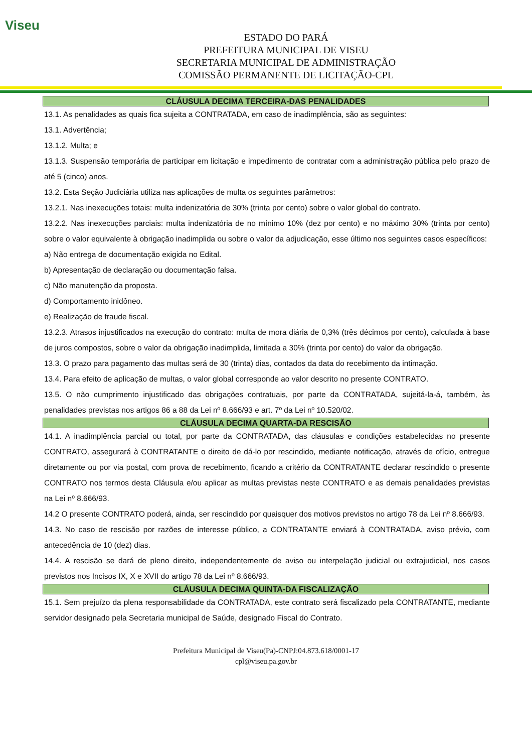Viseu
ESTADO DO PARÁ
PREFEITURA MUNICIPAL DE VISEU
SECRETARIA MUNICIPAL DE ADMINISTRAÇÃO
COMISSÃO PERMANENTE DE LICITAÇÃO-CPL
CLÁUSULA DECIMA TERCEIRA-DAS PENALIDADES
13.1. As penalidades as quais fica sujeita a CONTRATADA, em caso de inadimplência, são as seguintes:
13.1. Advertência;
13.1.2. Multa; e
13.1.3. Suspensão temporária de participar em licitação e impedimento de contratar com a administração pública pelo prazo de até 5 (cinco) anos.
13.2. Esta Seção Judiciária utiliza nas aplicações de multa os seguintes parâmetros:
13.2.1. Nas inexecuções totais: multa indenizatória de 30% (trinta por cento) sobre o valor global do contrato.
13.2.2. Nas inexecuções parciais: multa indenizatória de no mínimo 10% (dez por cento) e no máximo 30% (trinta por cento) sobre o valor equivalente à obrigação inadimplida ou sobre o valor da adjudicação, esse último nos seguintes casos específicos:
a) Não entrega de documentação exigida no Edital.
b) Apresentação de declaração ou documentação falsa.
c) Não manutenção da proposta.
d) Comportamento inidôneo.
e) Realização de fraude fiscal.
13.2.3. Atrasos injustificados na execução do contrato: multa de mora diária de 0,3% (três décimos por cento), calculada à base de juros compostos, sobre o valor da obrigação inadimplida, limitada a 30% (trinta por cento) do valor da obrigação.
13.3. O prazo para pagamento das multas será de 30 (trinta) dias, contados da data do recebimento da intimação.
13.4. Para efeito de aplicação de multas, o valor global corresponde ao valor descrito no presente CONTRATO.
13.5. O não cumprimento injustificado das obrigações contratuais, por parte da CONTRATADA, sujeitá-la-á, também, às penalidades previstas nos artigos 86 a 88 da Lei nº 8.666/93 e art. 7º da Lei nº 10.520/02.
CLÁUSULA DECIMA QUARTA-DA RESCISÃO
14.1. A inadimplência parcial ou total, por parte da CONTRATADA, das cláusulas e condições estabelecidas no presente CONTRATO, assegurará à CONTRATANTE o direito de dá-lo por rescindido, mediante notificação, através de ofício, entregue diretamente ou por via postal, com prova de recebimento, ficando a critério da CONTRATANTE declarar rescindido o presente CONTRATO nos termos desta Cláusula e/ou aplicar as multas previstas neste CONTRATO e as demais penalidades previstas na Lei nº 8.666/93.
14.2 O presente CONTRATO poderá, ainda, ser rescindido por quaisquer dos motivos previstos no artigo 78 da Lei nº 8.666/93.
14.3. No caso de rescisão por razões de interesse público, a CONTRATANTE enviará à CONTRATADA, aviso prévio, com antecedência de 10 (dez) dias.
14.4. A rescisão se dará de pleno direito, independentemente de aviso ou interpelação judicial ou extrajudicial, nos casos previstos nos Incisos IX, X e XVII do artigo 78 da Lei nº 8.666/93.
CLÁUSULA DECIMA QUINTA-DA FISCALIZAÇÃO
15.1. Sem prejuízo da plena responsabilidade da CONTRATADA, este contrato será fiscalizado pela CONTRATANTE, mediante servidor designado pela Secretaria municipal de Saúde, designado Fiscal do Contrato.
Prefeitura Municipal de Viseu(Pa)-CNPJ:04.873.618/0001-17
cpl@viseu.pa.gov.br